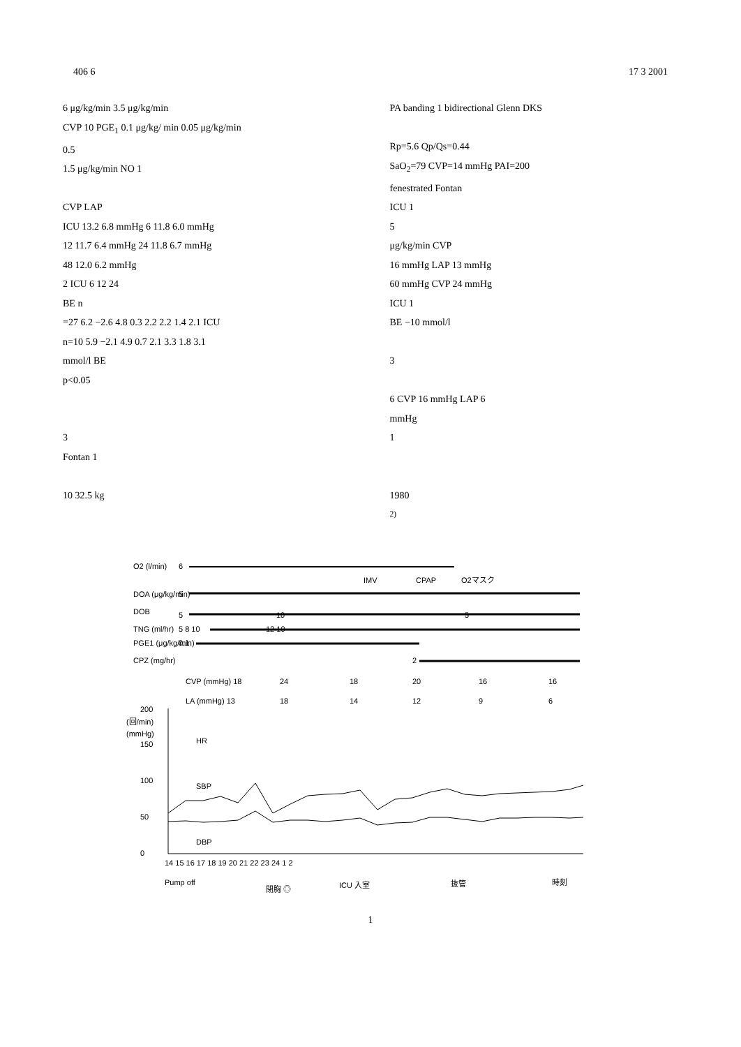406 6 17 3 2001
6 μg/kg/min 3.5 μg/kg/min
CVP 10 PGE<sub>1</sub> 0.1 μg/kg/ min 0.05 μg/kg/min
0.5
1.5 μg/kg/min NO 1
CVP LAP
ICU 13.2 6.8 mmHg 6 11.8 6.0 mmHg
12 11.7 6.4 mmHg 24 11.8 6.7 mmHg
48 12.0 6.2 mmHg
2 ICU 6 12 24
BE n
=27 6.2 −2.6 4.8 0.3 2.2 2.2 1.4 2.1 ICU
n=10 5.9 −2.1 4.9 0.7 2.1 3.3 1.8 3.1
mmol/l BE
p<0.05
3
Fontan 1
10 32.5 kg
PA banding 1 bidirectional Glenn DKS
Rp=5.6 Qp/Qs=0.44
SaO<sub>2</sub>=79 CVP=14 mmHg PAI=200
fenestrated Fontan
ICU 1
5
μg/kg/min CVP
16 mmHg LAP 13 mmHg
60 mmHg CVP 24 mmHg
ICU 1
BE −10 mmol/l
3
6 CVP 16 mmHg LAP 6
mmHg
1
1980
<sup>2)</sup>
O2 (l/min)
6
IMV
CPAP
O2マスク
DOA (μg/kg/min)
5
DOB
5
10
5
TNG (ml/hr)
5 8 10
12 10
PGE1 (μg/kg/min)
0.1
CPZ (mg/hr)
2
CVP (mmHg) 18
24
18
20
16
16
LA (mmHg) 13
18
14
12
9
6
200
(回/min)
(mmHg)
150
100
50
0
HR
SBP
DBP
14 15 16 17 18 19 20 21 22 23 24 1 2
Pump off
閉胸 ◎
ICU 入室
抜管
時刻
1